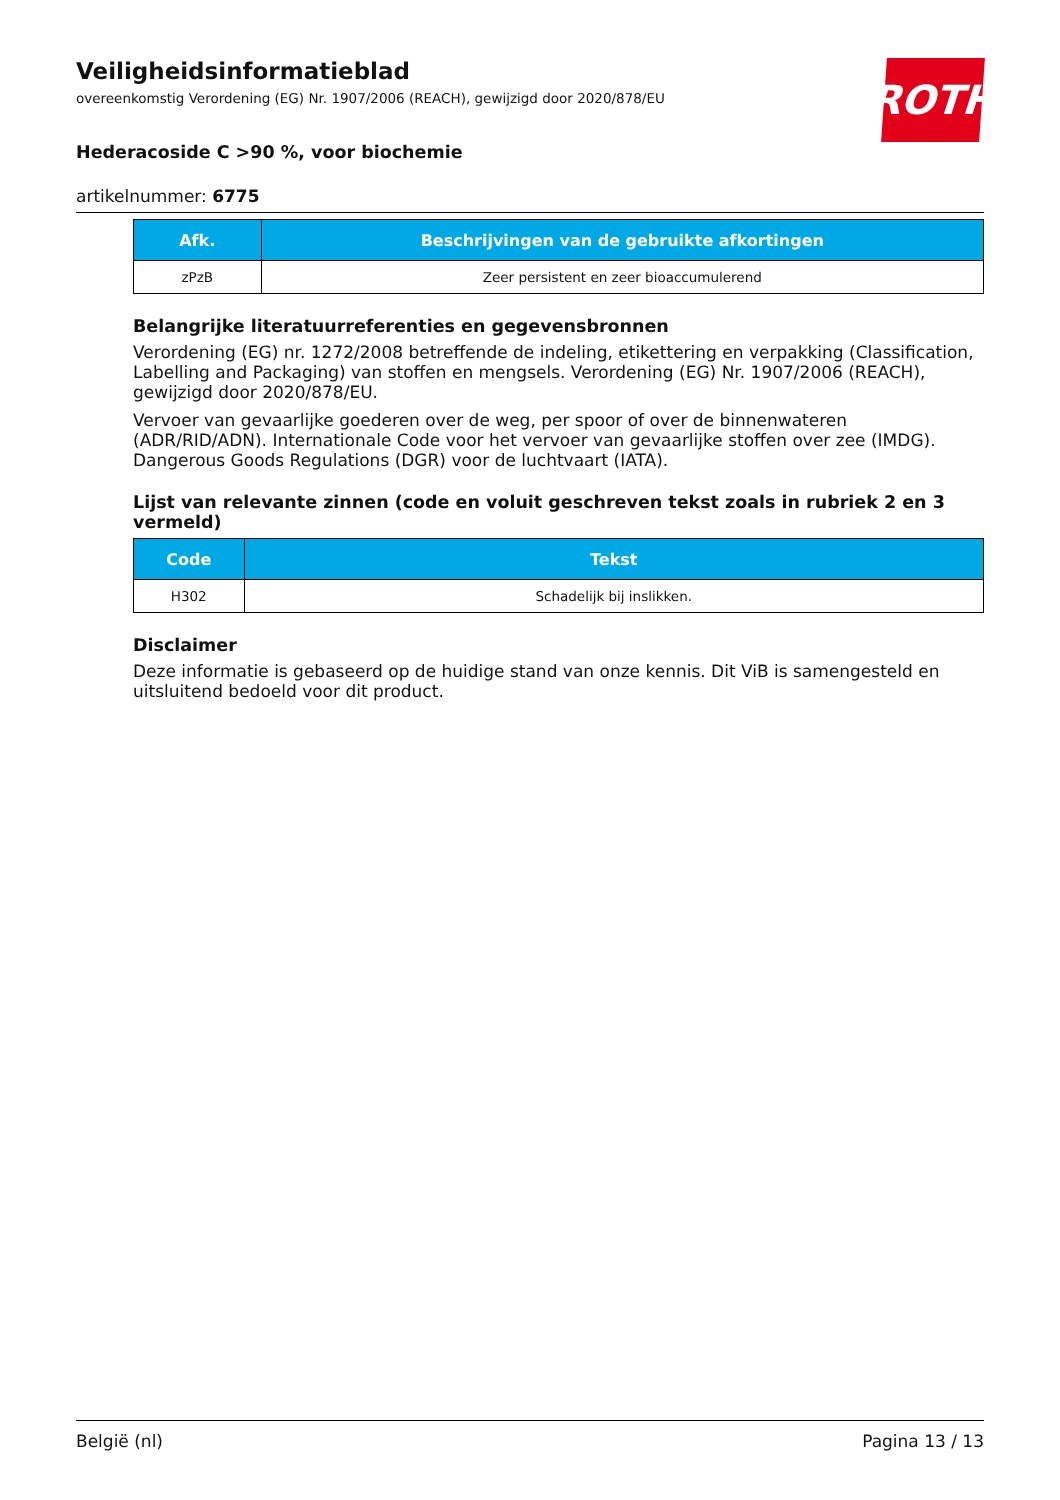ROTH
Veiligheidsinformatieblad
overeenkomstig Verordening (EG) Nr. 1907/2006 (REACH), gewijzigd door 2020/878/EU
Hederacoside C >90 %, voor biochemie
artikelnummer: 6775
| Afk. | Beschrijvingen van de gebruikte afkortingen |
| --- | --- |
| zPzB | Zeer persistent en zeer bioaccumulerend |
Belangrijke literatuurreferenties en gegevensbronnen
Verordening (EG) nr. 1272/2008 betreffende de indeling, etikettering en verpakking (Classification, Labelling and Packaging) van stoffen en mengsels. Verordening (EG) Nr. 1907/2006 (REACH), gewijzigd door 2020/878/EU.
Vervoer van gevaarlijke goederen over de weg, per spoor of over de binnenwateren (ADR/RID/ADN). Internationale Code voor het vervoer van gevaarlijke stoffen over zee (IMDG). Dangerous Goods Regulations (DGR) voor de luchtvaart (IATA).
Lijst van relevante zinnen (code en voluit geschreven tekst zoals in rubriek 2 en 3 vermeld)
| Code | Tekst |
| --- | --- |
| H302 | Schadelijk bij inslikken. |
Disclaimer
Deze informatie is gebaseerd op de huidige stand van onze kennis. Dit ViB is samengesteld en uitsluitend bedoeld voor dit product.
België (nl) Pagina 13 / 13